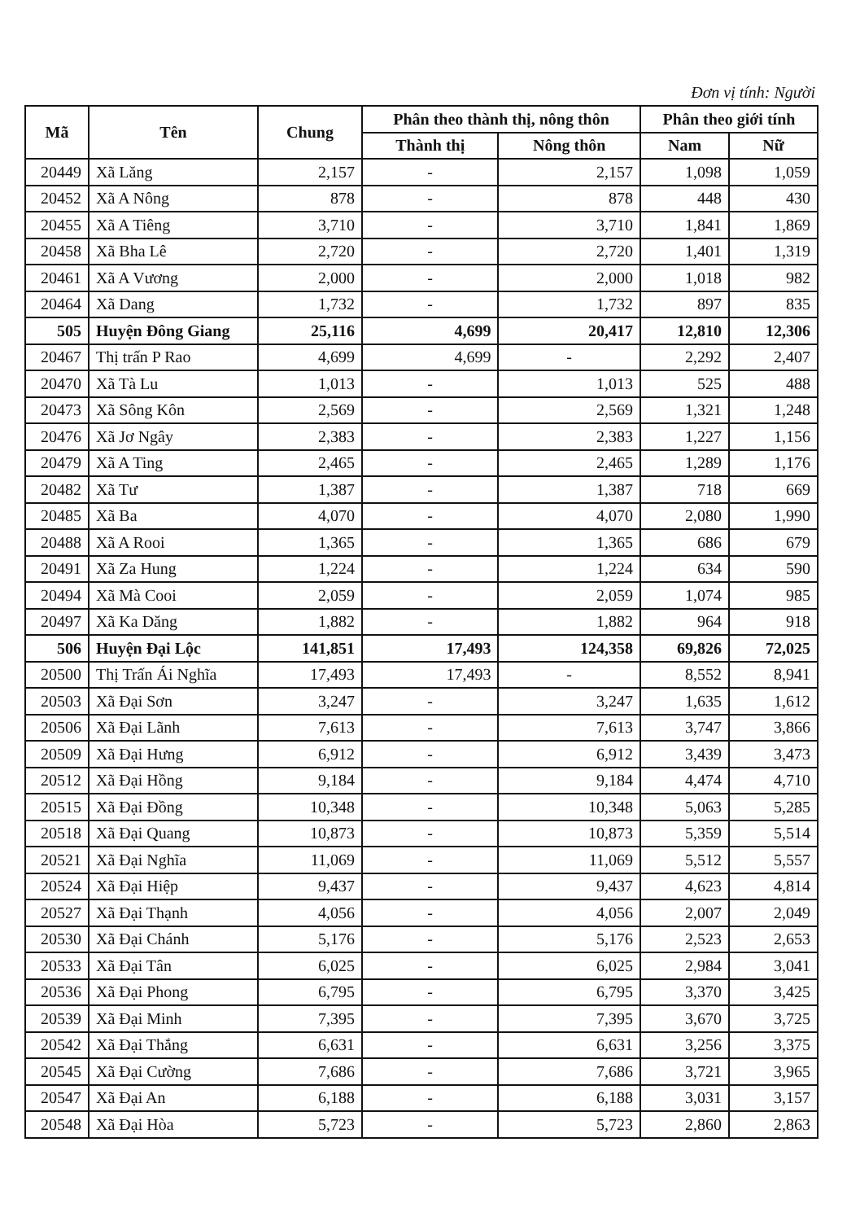Đơn vị tính: Người
| Mã | Tên | Chung | Phân theo thành thị, nông thôn | | Phân theo giới tính | |
| --- | --- | --- | --- | --- | --- | --- |
| | | | Thành thị | Nông thôn | Nam | Nữ |
| 20449 | Xã Lăng | 2,157 | - | 2,157 | 1,098 | 1,059 |
| 20452 | Xã A Nông | 878 | - | 878 | 448 | 430 |
| 20455 | Xã A Tiêng | 3,710 | - | 3,710 | 1,841 | 1,869 |
| 20458 | Xã Bha Lê | 2,720 | - | 2,720 | 1,401 | 1,319 |
| 20461 | Xã A Vương | 2,000 | - | 2,000 | 1,018 | 982 |
| 20464 | Xã Dang | 1,732 | - | 1,732 | 897 | 835 |
| 505 | Huyện Đông Giang | 25,116 | 4,699 | 20,417 | 12,810 | 12,306 |
| 20467 | Thị trấn P Rao | 4,699 | 4,699 | - | 2,292 | 2,407 |
| 20470 | Xã Tà Lu | 1,013 | - | 1,013 | 525 | 488 |
| 20473 | Xã Sông Kôn | 2,569 | - | 2,569 | 1,321 | 1,248 |
| 20476 | Xã Jơ Ngây | 2,383 | - | 2,383 | 1,227 | 1,156 |
| 20479 | Xã A Ting | 2,465 | - | 2,465 | 1,289 | 1,176 |
| 20482 | Xã Tư | 1,387 | - | 1,387 | 718 | 669 |
| 20485 | Xã Ba | 4,070 | - | 4,070 | 2,080 | 1,990 |
| 20488 | Xã A Rooi | 1,365 | - | 1,365 | 686 | 679 |
| 20491 | Xã Za Hung | 1,224 | - | 1,224 | 634 | 590 |
| 20494 | Xã Mà Cooi | 2,059 | - | 2,059 | 1,074 | 985 |
| 20497 | Xã Ka Dăng | 1,882 | - | 1,882 | 964 | 918 |
| 506 | Huyện Đại Lộc | 141,851 | 17,493 | 124,358 | 69,826 | 72,025 |
| 20500 | Thị Trấn Ái Nghĩa | 17,493 | 17,493 | - | 8,552 | 8,941 |
| 20503 | Xã Đại Sơn | 3,247 | - | 3,247 | 1,635 | 1,612 |
| 20506 | Xã Đại Lãnh | 7,613 | - | 7,613 | 3,747 | 3,866 |
| 20509 | Xã Đại Hưng | 6,912 | - | 6,912 | 3,439 | 3,473 |
| 20512 | Xã Đại Hồng | 9,184 | - | 9,184 | 4,474 | 4,710 |
| 20515 | Xã Đại Đồng | 10,348 | - | 10,348 | 5,063 | 5,285 |
| 20518 | Xã Đại Quang | 10,873 | - | 10,873 | 5,359 | 5,514 |
| 20521 | Xã Đại Nghĩa | 11,069 | - | 11,069 | 5,512 | 5,557 |
| 20524 | Xã Đại Hiệp | 9,437 | - | 9,437 | 4,623 | 4,814 |
| 20527 | Xã Đại Thạnh | 4,056 | - | 4,056 | 2,007 | 2,049 |
| 20530 | Xã Đại Chánh | 5,176 | - | 5,176 | 2,523 | 2,653 |
| 20533 | Xã Đại Tân | 6,025 | - | 6,025 | 2,984 | 3,041 |
| 20536 | Xã Đại Phong | 6,795 | - | 6,795 | 3,370 | 3,425 |
| 20539 | Xã Đại Minh | 7,395 | - | 7,395 | 3,670 | 3,725 |
| 20542 | Xã Đại Thắng | 6,631 | - | 6,631 | 3,256 | 3,375 |
| 20545 | Xã Đại Cường | 7,686 | - | 7,686 | 3,721 | 3,965 |
| 20547 | Xã Đại An | 6,188 | - | 6,188 | 3,031 | 3,157 |
| 20548 | Xã Đại Hòa | 5,723 | - | 5,723 | 2,860 | 2,863 |